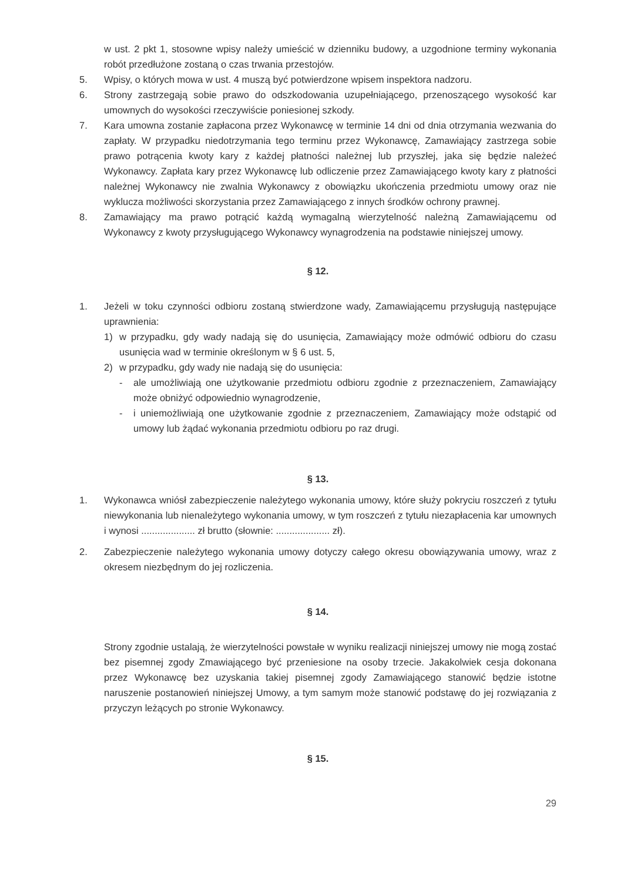w ust. 2 pkt 1, stosowne wpisy należy umieścić w dzienniku budowy, a uzgodnione terminy wykonania robót przedłużone zostaną o czas trwania przestojów.
5. Wpisy, o których mowa w ust. 4 muszą być potwierdzone wpisem inspektora nadzoru.
6. Strony zastrzegają sobie prawo do odszkodowania uzupełniającego, przenoszącego wysokość kar umownych do wysokości rzeczywiście poniesionej szkody.
7. Kara umowna zostanie zapłacona przez Wykonawcę w terminie 14 dni od dnia otrzymania wezwania do zapłaty. W przypadku niedotrzymania tego terminu przez Wykonawcę, Zamawiający zastrzega sobie prawo potrącenia kwoty kary z każdej płatności należnej lub przyszłej, jaka się będzie należeć Wykonawcy. Zapłata kary przez Wykonawcę lub odliczenie przez Zamawiającego kwoty kary z płatności należnej Wykonawcy nie zwalnia Wykonawcy z obowiązku ukończenia przedmiotu umowy oraz nie wyklucza możliwości skorzystania przez Zamawiającego z innych środków ochrony prawnej.
8. Zamawiający ma prawo potrącić każdą wymagalną wierzytelność należną Zamawiającemu od Wykonawcy z kwoty przysługującego Wykonawcy wynagrodzenia na podstawie niniejszej umowy.
§ 12.
1. Jeżeli w toku czynności odbioru zostaną stwierdzone wady, Zamawiającemu przysługują następujące uprawnienia:
1) w przypadku, gdy wady nadają się do usunięcia, Zamawiający może odmówić odbioru do czasu usunięcia wad w terminie określonym w § 6 ust. 5,
2) w przypadku, gdy wady nie nadają się do usunięcia:
- ale umożliwiają one użytkowanie przedmiotu odbioru zgodnie z przeznaczeniem, Zamawiający może obniżyć odpowiednio wynagrodzenie,
- i uniemożliwiają one użytkowanie zgodnie z przeznaczeniem, Zamawiający może odstąpić od umowy lub żądać wykonania przedmiotu odbioru po raz drugi.
§ 13.
1. Wykonawca wniósł zabezpieczenie należytego wykonania umowy, które służy pokryciu roszczeń z tytułu niewykonania lub nienależytego wykonania umowy, w tym roszczeń z tytułu niezapłacenia kar umownych i wynosi .................... zł brutto (słownie: .................... zł).
2. Zabezpieczenie należytego wykonania umowy dotyczy całego okresu obowiązywania umowy, wraz z okresem niezbędnym do jej rozliczenia.
§ 14.
Strony zgodnie ustalają, że wierzytelności powstałe w wyniku realizacji niniejszej umowy nie mogą zostać bez pisemnej zgody Zmawiającego być przeniesione na osoby trzecie. Jakakolwiek cesja dokonana przez Wykonawcę bez uzyskania takiej pisemnej zgody Zamawiającego stanowić będzie istotne naruszenie postanowień niniejszej Umowy, a tym samym może stanowić podstawę do jej rozwiązania z przyczyn leżących po stronie Wykonawcy.
§ 15.
29